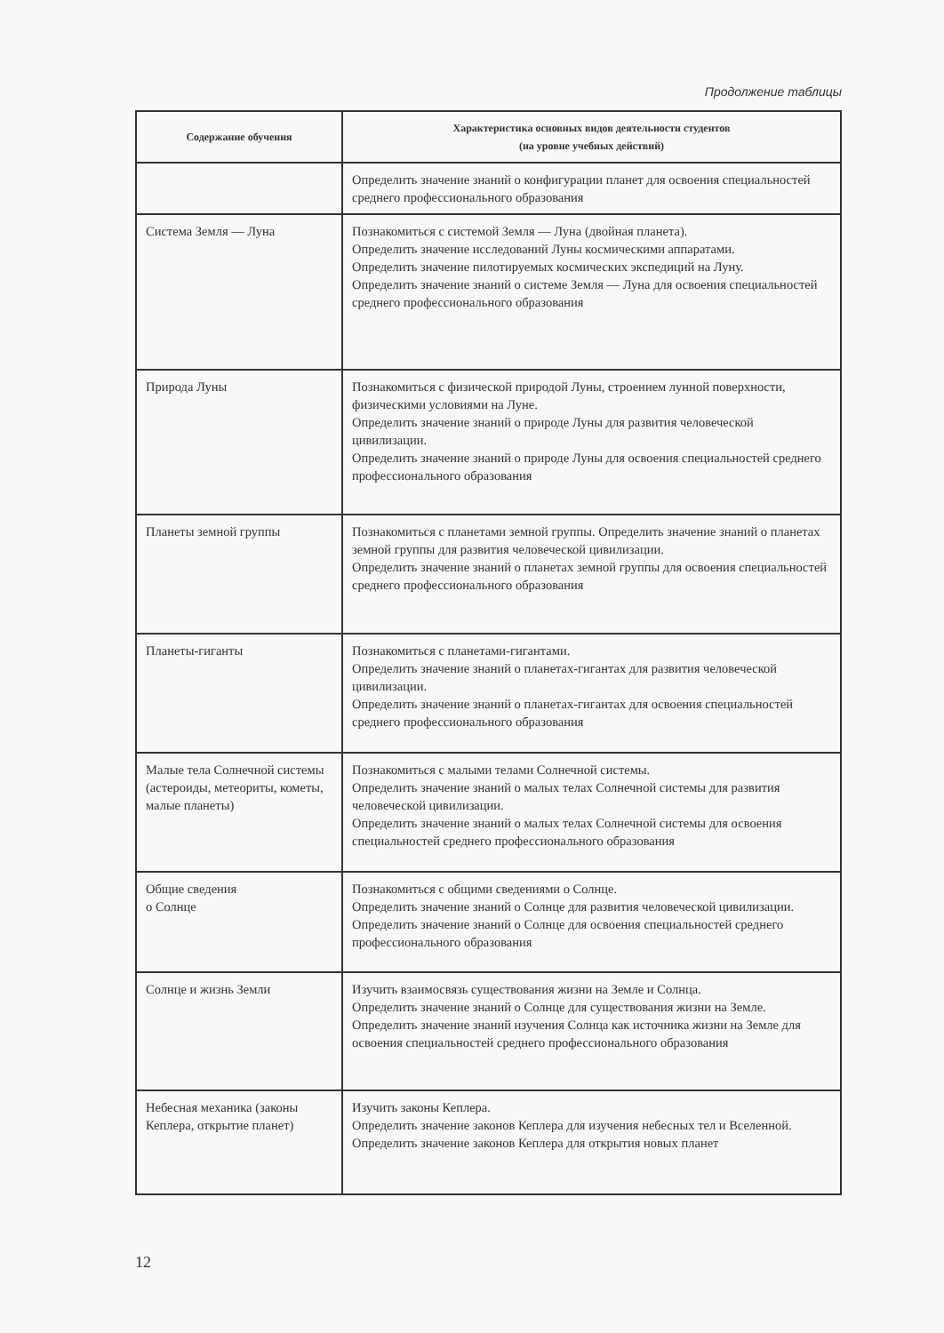Продолжение таблицы
| Содержание обучения | Характеристика основных видов деятельности студентов (на уровне учебных действий) |
| --- | --- |
| | Определить значение знаний о конфигурации планет для освоения специальностей среднего профессионального образования |
| Система Земля — Луна | Познакомиться с системой Земля — Луна (двойная планета). Определить значение исследований Луны космическими аппаратами. Определить значение пилотируемых космических экспедиций на Луну. Определить значение знаний о системе Земля — Луна для освоения специальностей среднего профессионального образования |
| Природа Луны | Познакомиться с физической природой Луны, строением лунной поверхности, физическими условиями на Луне. Определить значение знаний о природе Луны для развития человеческой цивилизации. Определить значение знаний о природе Луны для освоения специальностей среднего профессионального образования |
| Планеты земной группы | Познакомиться с планетами земной группы. Определить значение знаний о планетах земной группы для развития человеческой цивилизации. Определить значение знаний о планетах земной группы для освоения специальностей среднего профессионального образования |
| Планеты-гиганты | Познакомиться с планетами-гигантами. Определить значение знаний о планетах-гигантах для развития человеческой цивилизации. Определить значение знаний о планетах-гигантах для освоения специальностей среднего профессионального образования |
| Малые тела Солнечной системы (астероиды, метеориты, кометы, малые планеты) | Познакомиться с малыми телами Солнечной системы. Определить значение знаний о малых телах Солнечной системы для развития человеческой цивилизации. Определить значение знаний о малых телах Солнечной системы для освоения специальностей среднего профессионального образования |
| Общие сведения о Солнце | Познакомиться с общими сведениями о Солнце. Определить значение знаний о Солнце для развития человеческой цивилизации. Определить значение знаний о Солнце для освоения специальностей среднего профессионального образования |
| Солнце и жизнь Земли | Изучить взаимосвязь существования жизни на Земле и Солнца. Определить значение знаний о Солнце для существования жизни на Земле. Определить значение знаний изучения Солнца как источника жизни на Земле для освоения специальностей среднего профессионального образования |
| Небесная механика (законы Кеплера, открытие планет) | Изучить законы Кеплера. Определить значение законов Кеплера для изучения небесных тел и Вселенной. Определить значение законов Кеплера для открытия новых планет |
12